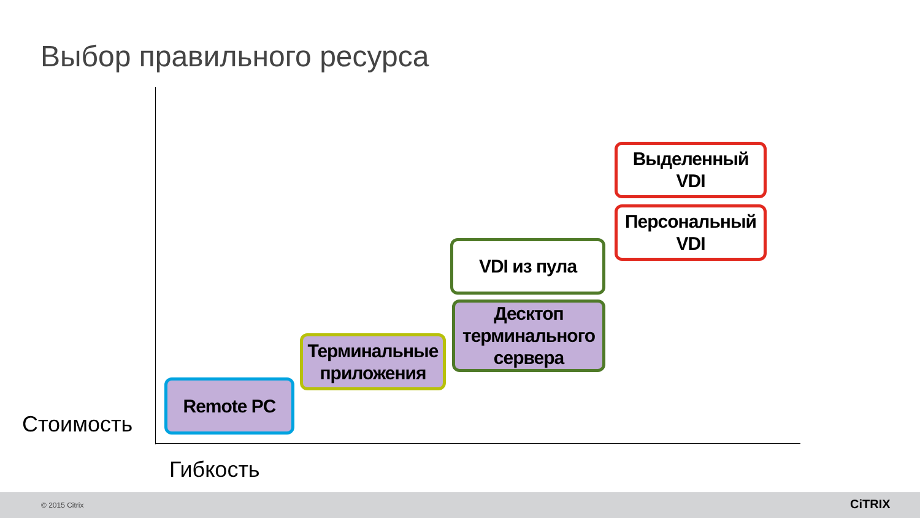Выбор правильного ресурса
Выделенный
VDI
Персональный
VDI
VDI из пула
Десктоп терминального сервера
Терминальные приложения
Remote PC
Стоимость
Гибкость
© 2015 Citrix CiTRIX